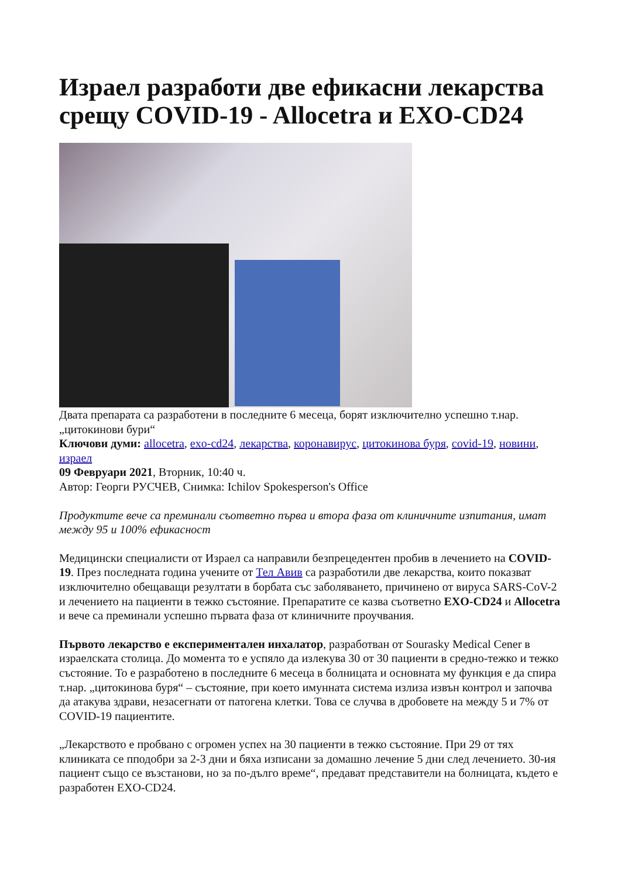Израел разработи две ефикасни лекарства срещу COVID-19 - Allocetra и EXO-CD24
Двата препарата са разработени в последните 6 месеца, борят изключително успешно т.нар. „цитокинови бури“
Ключови думи: allocetra, exo-cd24, лекарства, коронавирус, цитокинова буря, covid-19, новини, израел
09 Февруари 2021, Вторник, 10:40 ч.
Автор: Георги РУСЧЕВ, Снимка: Ichilov Spokesperson's Office
Продуктите вече са преминали съответно първа и втора фаза от клиничните изпитания, имат между 95 и 100% ефикасност
Медицински специалисти от Израел са направили безпрецедентен пробив в лечението на COVID-19. През последната година учените от Тел Авив са разработили две лекарства, които показват изключително обещаващи резултати в борбата със заболяването, причинено от вируса SARS-CoV-2 и лечението на пациенти в тежко състояние. Препаратите се казва съответно EXO-CD24 и Allocetra и вече са преминали успешно първата фаза от клиничните проучвания.
Първото лекарство е експериментален инхалатор, разработван от Sourasky Medical Cener в израелската столица. До момента то е успяло да излекува 30 от 30 пациенти в средно-тежко и тежко състояние. То е разработено в последните 6 месеца в болницата и основната му функция е да спира т.нар. „цитокинова буря“ – състояние, при което имунната система излиза извън контрол и започва да атакува здрави, незасегнати от патогена клетки. Това се случва в дробовете на между 5 и 7% от COVID-19 пациентите.
„Лекарството е пробвано с огромен успех на 30 пациенти в тежко състояние. При 29 от тях клиниката се пподобри за 2-3 дни и бяха изписани за домашно лечение 5 дни след лечението. 30-ия пациент също се възстанови, но за по-дълго време“, предават представители на болницата, където е разработен EXO-CD24.